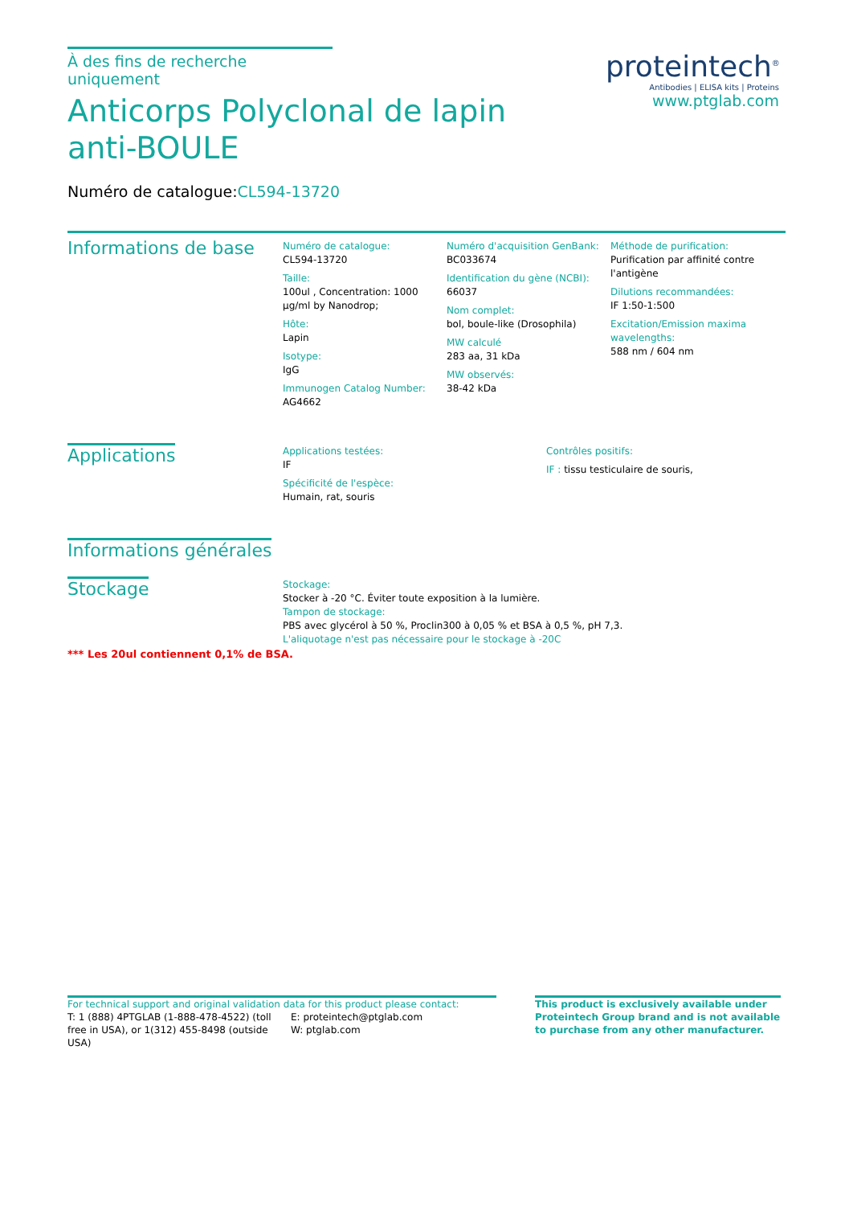proteintech<sup>®</sup>
Antibodies | ELISA kits | Proteins
www.ptglab.com
À des fins de recherche uniquement
Anticorps Polyclonal de lapin anti-BOULE
Numéro de catalogue:CL594-13720
Informations de base
Numéro de catalogue:
CL594-13720
Taille:
100ul , Concentration: 1000 μg/ml by Nanodrop;
Hôte:
Lapin
Isotype:
IgG
Immunogen Catalog Number:
AG4662
Numéro d'acquisition GenBank:
BC033674
Identification du gène (NCBI):
66037
Nom complet:
bol, boule-like (Drosophila)
MW calculé
283 aa, 31 kDa
MW observés:
38-42 kDa
Méthode de purification:
Purification par affinité contre l'antigène
Dilutions recommandées:
IF 1:50-1:500
Excitation/Emission maxima wavelengths:
588 nm / 604 nm
Applications
Applications testées:
IF
Spécificité de l'espèce:
Humain, rat, souris
Contrôles positifs:
IF : tissu testiculaire de souris,
Informations générales
Stockage
Stockage:
Stocker à -20 °C. Éviter toute exposition à la lumière.
Tampon de stockage:
PBS avec glycérol à 50 %, Proclin300 à 0,05 % et BSA à 0,5 %, pH 7,3.
L'aliquotage n'est pas nécessaire pour le stockage à -20C
*** Les 20ul contiennent 0,1% de BSA.
For technical support and original validation data for this product please contact:
T: 1 (888) 4PTGLAB (1-888-478-4522) (toll free in USA), or 1(312) 455-8498 (outside USA)
E: proteintech@ptglab.com
W: ptglab.com
This product is exclusively available under Proteintech Group brand and is not available to purchase from any other manufacturer.